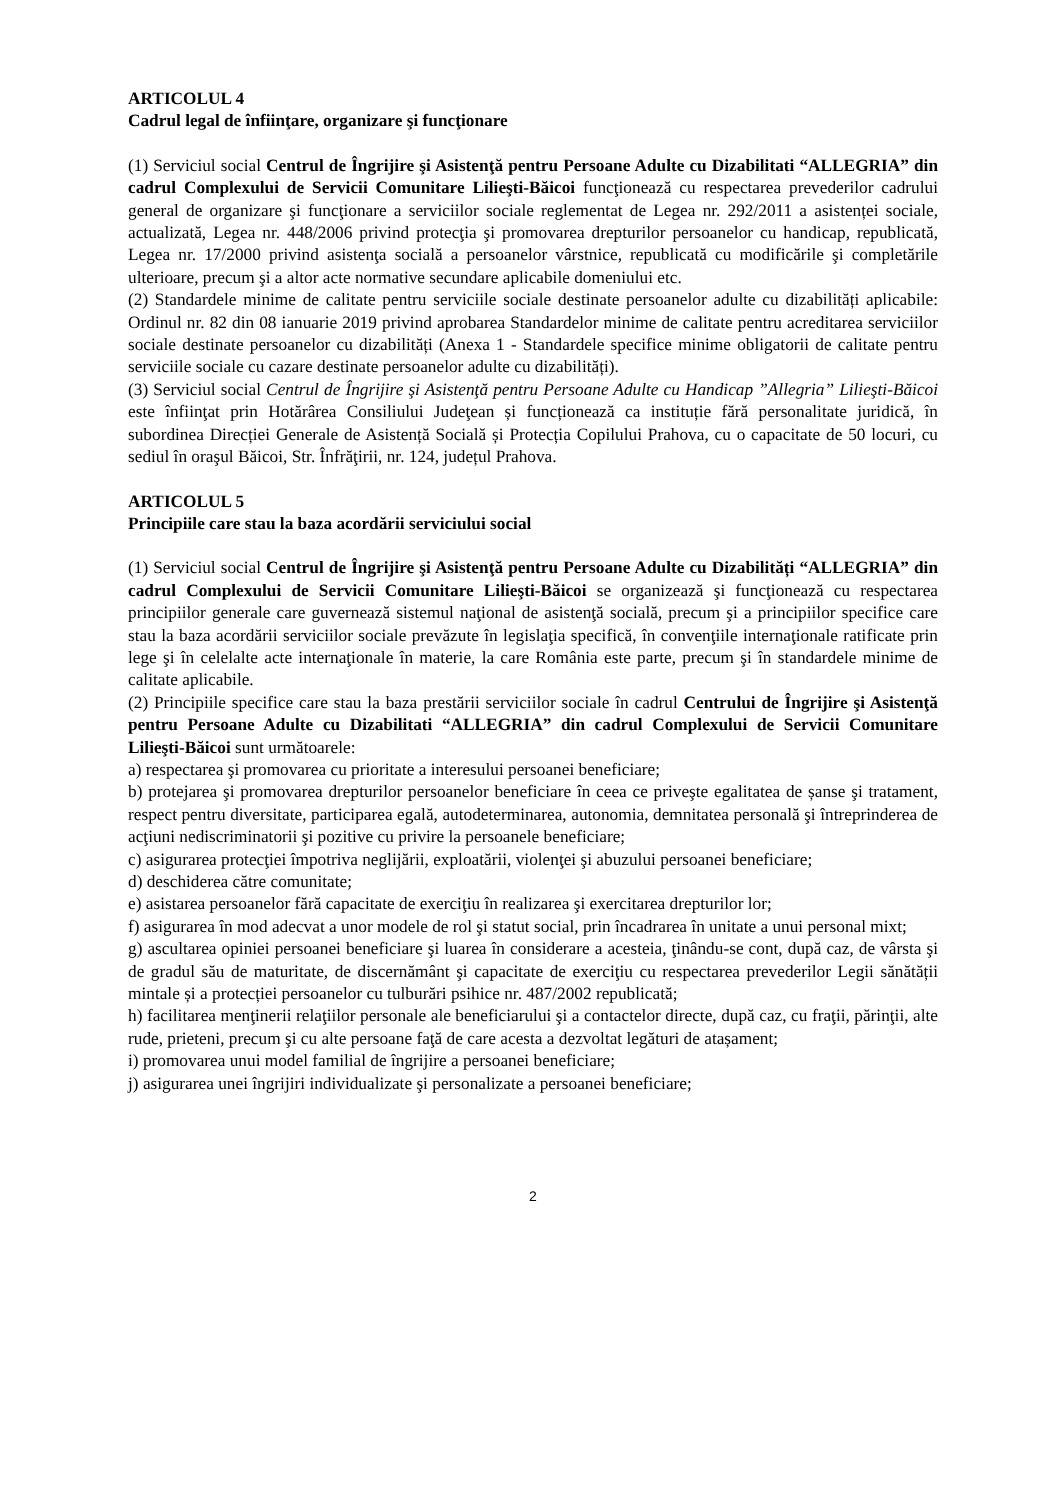ARTICOLUL 4
Cadrul legal de înfiinţare, organizare şi funcţionare
(1) Serviciul social Centrul de Îngrijire şi Asistenţă pentru Persoane Adulte cu Dizabilitati “ALLEGRIA” din cadrul Complexului de Servicii Comunitare Lilieşti-Băicoi funcţionează cu respectarea prevederilor cadrului general de organizare şi funcţionare a serviciilor sociale reglementat de Legea nr. 292/2011 a asistenței sociale, actualizată, Legea nr. 448/2006 privind protecţia şi promovarea drepturilor persoanelor cu handicap, republicată, Legea nr. 17/2000 privind asistenţa socială a persoanelor vârstnice, republicată cu modificările şi completările ulterioare, precum şi a altor acte normative secundare aplicabile domeniului etc.
(2) Standardele minime de calitate pentru serviciile sociale destinate persoanelor adulte cu dizabilități aplicabile: Ordinul nr. 82 din 08 ianuarie 2019 privind aprobarea Standardelor minime de calitate pentru acreditarea serviciilor sociale destinate persoanelor cu dizabilități (Anexa 1 - Standardele specifice minime obligatorii de calitate pentru serviciile sociale cu cazare destinate persoanelor adulte cu dizabilități).
(3) Serviciul social Centrul de Îngrijire şi Asistenţă pentru Persoane Adulte cu Handicap ”Allegria” Lilieşti-Băicoi este înfiinţat prin Hotărârea Consiliului Judeţean și funcționează ca instituție fără personalitate juridică, în subordinea Direcției Generale de Asistență Socială și Protecția Copilului Prahova, cu o capacitate de 50 locuri, cu sediul în oraşul Băicoi, Str. Înfrăţirii, nr. 124, județul Prahova.
ARTICOLUL 5
Principiile care stau la baza acordării serviciului social
(1) Serviciul social Centrul de Îngrijire şi Asistenţă pentru Persoane Adulte cu Dizabilități “ALLEGRIA” din cadrul Complexului de Servicii Comunitare Lilieşti-Băicoi se organizează şi funcţionează cu respectarea principiilor generale care guvernează sistemul naţional de asistenţă socială, precum şi a principiilor specifice care stau la baza acordării serviciilor sociale prevăzute în legislaţia specifică, în convenţiile internaţionale ratificate prin lege şi în celelalte acte internaţionale în materie, la care România este parte, precum şi în standardele minime de calitate aplicabile.
(2) Principiile specifice care stau la baza prestării serviciilor sociale în cadrul Centrului de Îngrijire şi Asistenţă pentru Persoane Adulte cu Dizabilitati “ALLEGRIA” din cadrul Complexului de Servicii Comunitare Lilieşti-Băicoi sunt următoarele:
a) respectarea şi promovarea cu prioritate a interesului persoanei beneficiare;
b) protejarea şi promovarea drepturilor persoanelor beneficiare în ceea ce priveşte egalitatea de șanse şi tratament, respect pentru diversitate, participarea egală, autodeterminarea, autonomia, demnitatea personală şi întreprinderea de acţiuni nediscriminatorii şi pozitive cu privire la persoanele beneficiare;
c) asigurarea protecţiei împotriva neglijării, exploatării, violenţei şi abuzului persoanei beneficiare;
d) deschiderea către comunitate;
e) asistarea persoanelor fără capacitate de exerciţiu în realizarea şi exercitarea drepturilor lor;
f) asigurarea în mod adecvat a unor modele de rol şi statut social, prin încadrarea în unitate a unui personal mixt;
g) ascultarea opiniei persoanei beneficiare şi luarea în considerare a acesteia, ţinându-se cont, după caz, de vârsta şi de gradul său de maturitate, de discernământ şi capacitate de exerciţiu cu respectarea prevederilor Legii sănătății mintale și a protecției persoanelor cu tulburări psihice nr. 487/2002 republicată;
h) facilitarea menţinerii relaţiilor personale ale beneficiarului şi a contactelor directe, după caz, cu fraţii, părinţii, alte rude, prieteni, precum şi cu alte persoane faţă de care acesta a dezvoltat legături de atașament;
i) promovarea unui model familial de îngrijire a persoanei beneficiare;
j) asigurarea unei îngrijiri individualizate şi personalizate a persoanei beneficiare;
2